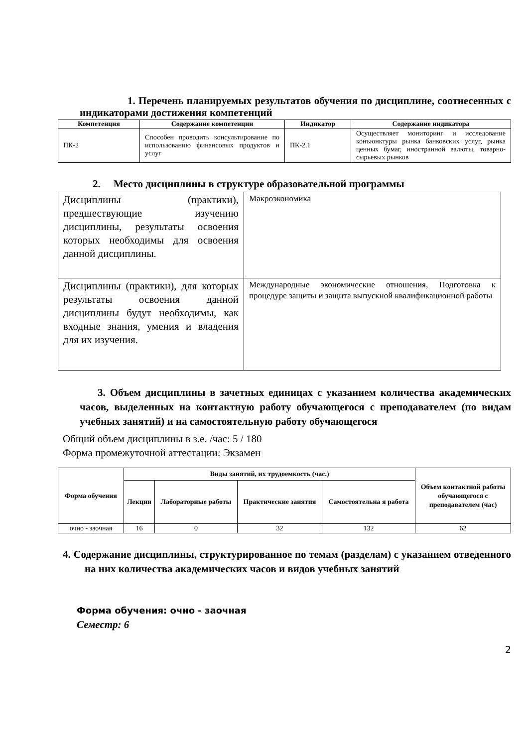1. Перечень планируемых результатов обучения по дисциплине, соотнесенных с индикаторами достижения компетенций
| Компетенция | Содержание компетенции | Индикатор | Содержание индикатора |
| --- | --- | --- | --- |
| ПК-2 | Способен проводить консультирование по использованию финансовых продуктов и услуг | ПК-2.1 | Осуществляет мониторинг и исследование конъюнктуры рынка банковских услуг, рынка ценных бумаг, иностранной валюты, товарно-сырьевых рынков |
2. Место дисциплины в структуре образовательной программы
| Дисциплины (практики), предшествующие изучению дисциплины, результаты освоения которых необходимы для освоения данной дисциплины. | Макроэкономика |
| Дисциплины (практики), для которых результаты освоения данной дисциплины будут необходимы, как входные знания, умения и владения для их изучения. | Международные экономические отношения, Подготовка к процедуре защиты и защита выпускной квалификационной работы |
3. Объем дисциплины в зачетных единицах с указанием количества академических часов, выделенных на контактную работу обучающегося с преподавателем (по видам учебных занятий) и на самостоятельную работу обучающегося
Общий объем дисциплины в з.е. /час: 5 / 180
Форма промежуточной аттестации: Экзамен
| Форма обучения | Виды занятий, их трудоемкость (час.) | | | | Объем контактной работы обучающегося с преподавателем (час) |
| --- | --- | --- | --- | --- | --- |
| | Лекции | Лабораторные работы | Практические занятия | Самостоятельна я работа | |
| очно - заочная | 16 | 0 | 32 | 132 | 62 |
4. Содержание дисциплины, структурированное по темам (разделам) с указанием отведенного на них количества академических часов и видов учебных занятий
Форма обучения: очно - заочная
Семестр: 6
2